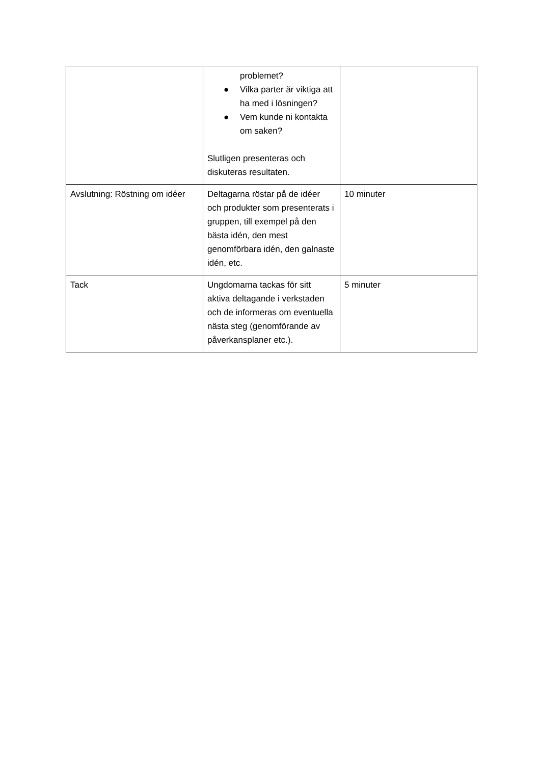| | problemet? ● Vilka parter är viktiga att ha med i lösningen? ● Vem kunde ni kontakta om saken? Slutligen presenteras och diskuteras resultaten. | |
| Avslutning: Röstning om idéer | Deltagarna röstar på de idéer och produkter som presenterats i gruppen, till exempel på den bästa idén, den mest genomförbara idén, den galnaste idén, etc. | 10 minuter |
| Tack | Ungdomarna tackas för sitt aktiva deltagande i verkstaden och de informeras om eventuella nästa steg (genomförande av påverkansplaner etc.). | 5 minuter |